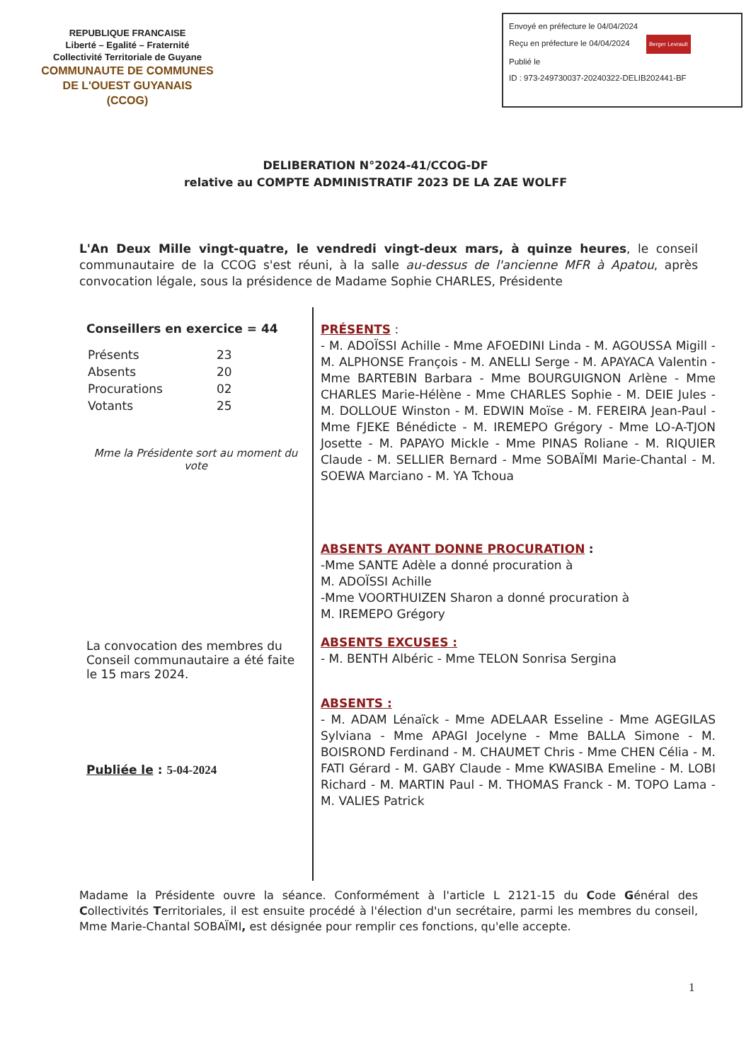REPUBLIQUE FRANCAISE
Liberté – Egalité – Fraternité
Collectivité Territoriale de Guyane
COMMUNAUTE DE COMMUNES
DE L'OUEST GUYANAIS
(CCOG)
Envoyé en préfecture le 04/04/2024
Reçu en préfecture le 04/04/2024 Berger Levrault
Publié le
ID : 973-249730037-20240322-DELIB202441-BF
DELIBERATION N°2024-41/CCOG-DF
relative au COMPTE ADMINISTRATIF 2023 DE LA ZAE WOLFF
L'An Deux Mille vingt-quatre, le vendredi vingt-deux mars, à quinze heures, le conseil communautaire de la CCOG s'est réuni, à la salle au-dessus de l'ancienne MFR à Apatou, après convocation légale, sous la présidence de Madame Sophie CHARLES, Présidente
Conseillers en exercice = 44
| Présents | 23 |
| Absents | 20 |
| Procurations | 02 |
| Votants | 25 |
Mme la Présidente sort au moment du vote
La convocation des membres du Conseil communautaire a été faite le 15 mars 2024.
Publiée le : 5-04-2024
PRÉSENTS :
- M. ADOÏSSI Achille - Mme AFOEDINI Linda - M. AGOUSSA Migill - M. ALPHONSE François - M. ANELLI Serge - M. APAYACA Valentin - Mme BARTEBIN Barbara - Mme BOURGUIGNON Arlène - Mme CHARLES Marie-Hélène - Mme CHARLES Sophie - M. DEIE Jules - M. DOLLOUE Winston - M. EDWIN Moïse - M. FEREIRA Jean-Paul - Mme FJEKE Bénédicte - M. IREMEPO Grégory - Mme LO-A-TJON Josette - M. PAPAYO Mickle - Mme PINAS Roliane - M. RIQUIER Claude - M. SELLIER Bernard - Mme SOBAÏMI Marie-Chantal - M. SOEWA Marciano - M. YA Tchoua
ABSENTS AYANT DONNE PROCURATION :
-Mme SANTE Adèle a donné procuration à
M. ADOÏSSI Achille
-Mme VOORTHUIZEN Sharon a donné procuration à
M. IREMEPO Grégory
ABSENTS EXCUSES :
- M. BENTH Albéric - Mme TELON Sonrisa Sergina
ABSENTS :
- M. ADAM Lénaïck - Mme ADELAAR Esseline - Mme AGEGILAS Sylviana - Mme APAGI Jocelyne - Mme BALLA Simone - M. BOISROND Ferdinand - M. CHAUMET Chris - Mme CHEN Célia - M. FATI Gérard - M. GABY Claude - Mme KWASIBA Emeline - M. LOBI Richard - M. MARTIN Paul - M. THOMAS Franck - M. TOPO Lama - M. VALIES Patrick
Madame la Présidente ouvre la séance. Conformément à l'article L 2121-15 du Code Général des Collectivités Territoriales, il est ensuite procédé à l'élection d'un secrétaire, parmi les membres du conseil, Mme Marie-Chantal SOBAÏMI, est désignée pour remplir ces fonctions, qu'elle accepte.
1